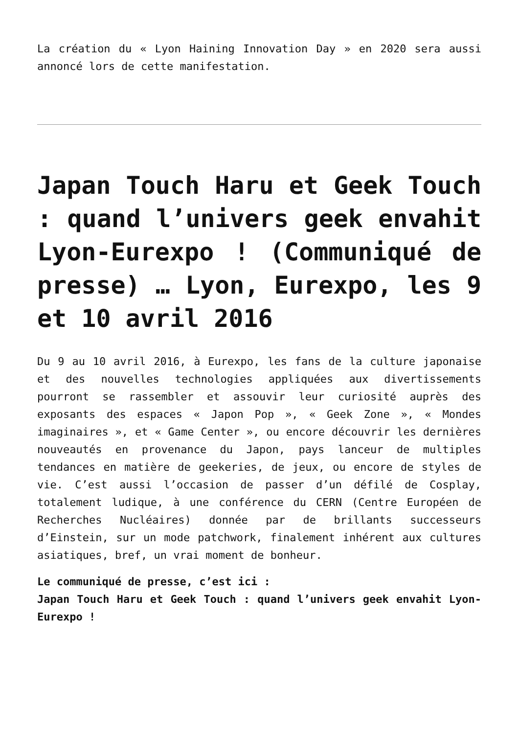La création du « Lyon Haining Innovation Day » en 2020 sera aussi annoncé lors de cette manifestation.
Japan Touch Haru et Geek Touch : quand l’univers geek envahit Lyon-Eurexpo ! (Communiqué de presse) … Lyon, Eurexpo, les 9 et 10 avril 2016
Du 9 au 10 avril 2016, à Eurexpo, les fans de la culture japonaise et des nouvelles technologies appliquées aux divertissements pourront se rassembler et assouvir leur curiosité auprès des exposants des espaces « Japon Pop », « Geek Zone », « Mondes imaginaires », et « Game Center », ou encore découvrir les dernières nouveautés en provenance du Japon, pays lanceur de multiples tendances en matière de geekeries, de jeux, ou encore de styles de vie. C’est aussi l’occasion de passer d’un défilé de Cosplay, totalement ludique, à une conférence du CERN (Centre Européen de Recherches Nucléaires) donnée par de brillants successeurs d’Einstein, sur un mode patchwork, finalement inhérent aux cultures asiatiques, bref, un vrai moment de bonheur.
Le communiqué de presse, c’est ici :
Japan Touch Haru et Geek Touch : quand l’univers geek envahit Lyon-Eurexpo !